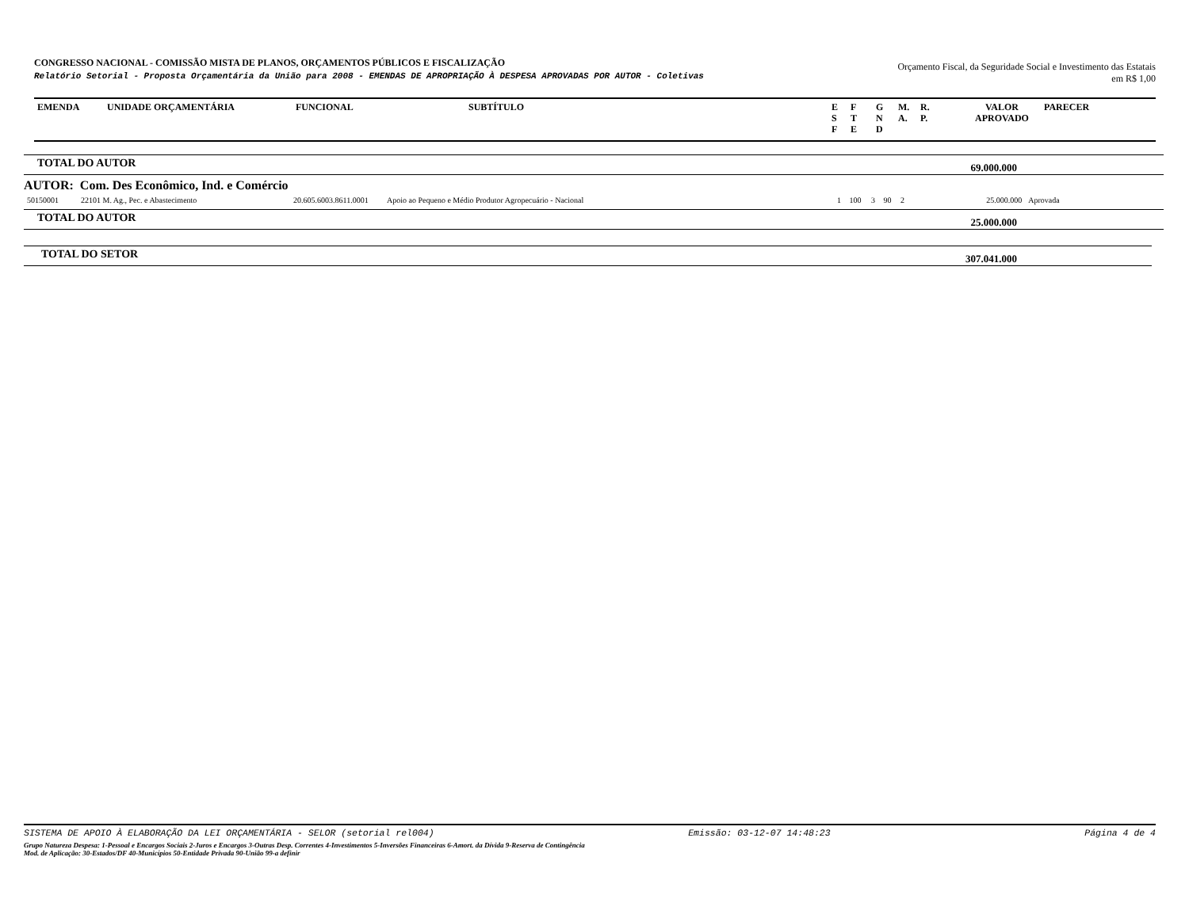CONGRESSO NACIONAL - COMISSÃO MISTA DE PLANOS, ORÇAMENTOS PÚBLICOS E FISCALIZAÇÃO
Relatório Setorial - Proposta Orçamentária da União para 2008 - EMENDAS DE APROPRIAÇÃO À DESPESA APROVADAS POR AUTOR - Coletivas
Orçamento Fiscal, da Seguridade Social e Investimento das Estatais
em R$ 1,00
| EMENDA | UNIDADE ORÇAMENTÁRIA | FUNCIONAL | SUBTÍTULO | E S F | F T E | G N D | M. A. | R. P. | VALOR APROVADO | PARECER |
| --- | --- | --- | --- | --- | --- | --- | --- | --- | --- | --- |
TOTAL DO AUTOR 69.000.000
AUTOR: Com. Des Econômico, Ind. e Comércio
| 50150001 | 22101 M. Ag., Pec. e Abastecimento | 20.605.6003.8611.0001 | Apoio ao Pequeno e Médio Produtor Agropecuário - Nacional | 1 | 100 | 3 | 90 | 2 | 25.000.000 | Aprovada | |
TOTAL DO AUTOR 25.000.000
TOTAL DO SETOR 307.041.000
SISTEMA DE APOIO À ELABORAÇÃO DA LEI ORÇAMENTÁRIA - SELOR (setorial rel004) Emissão: 03-12-07 14:48:23 Página 4 de 4
Grupo Natureza Despesa: 1-Pessoal e Encargos Sociais 2-Juros e Encargos 3-Outras Desp. Correntes 4-Investimentos 5-Inversões Financeiras 6-Amort. da Dívida 9-Reserva de Contingência
Mod. de Aplicação: 30-Estados/DF 40-Municípios 50-Entidade Privada 90-União 99-a definir